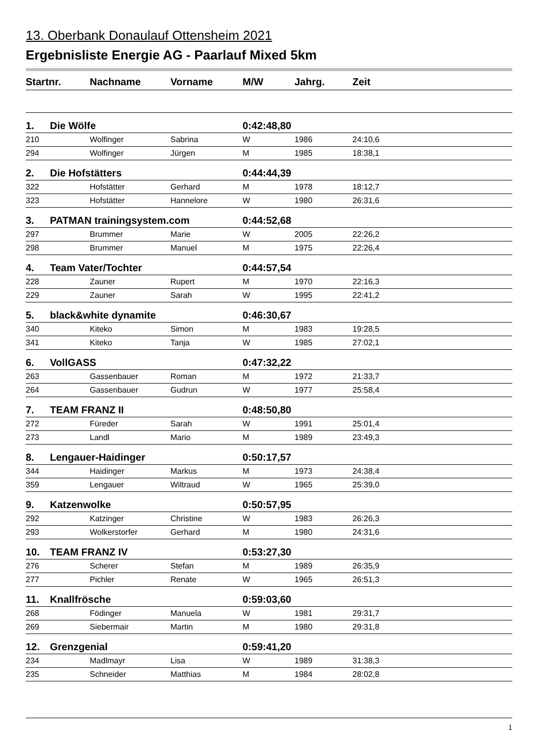13. Oberbank Donaulauf Ottensheim 2021
Ergebnisliste Energie AG - Paarlauf Mixed 5km
| Startnr. | | Nachname | Vorname | M/W | Jahrg. | Zeit |
| --- | --- | --- | --- | --- | --- | --- |
| 1. | Die Wölfe | | | 0:42:48,80 | | |
| 210 | | Wolfinger | Sabrina | W | 1986 | 24:10,6 |
| 294 | | Wolfinger | Jürgen | M | 1985 | 18:38,1 |
| 2. | Die Hofstätters | | | 0:44:44,39 | | |
| 322 | | Hofstätter | Gerhard | M | 1978 | 18:12,7 |
| 323 | | Hofstätter | Hannelore | W | 1980 | 26:31,6 |
| 3. | PATMAN trainingsystem.com | | | 0:44:52,68 | | |
| 297 | | Brummer | Marie | W | 2005 | 22:26,2 |
| 298 | | Brummer | Manuel | M | 1975 | 22:26,4 |
| 4. | Team Vater/Tochter | | | 0:44:57,54 | | |
| 228 | | Zauner | Rupert | M | 1970 | 22:16,3 |
| 229 | | Zauner | Sarah | W | 1995 | 22:41,2 |
| 5. | black&white dynamite | | | 0:46:30,67 | | |
| 340 | | Kiteko | Simon | M | 1983 | 19:28,5 |
| 341 | | Kiteko | Tanja | W | 1985 | 27:02,1 |
| 6. | VollGASS | | | 0:47:32,22 | | |
| 263 | | Gassenbauer | Roman | M | 1972 | 21:33,7 |
| 264 | | Gassenbauer | Gudrun | W | 1977 | 25:58,4 |
| 7. | TEAM FRANZ II | | | 0:48:50,80 | | |
| 272 | | Füreder | Sarah | W | 1991 | 25:01,4 |
| 273 | | Landl | Mario | M | 1989 | 23:49,3 |
| 8. | Lengauer-Haidinger | | | 0:50:17,57 | | |
| 344 | | Haidinger | Markus | M | 1973 | 24:38,4 |
| 359 | | Lengauer | Wiltraud | W | 1965 | 25:39,0 |
| 9. | Katzenwolke | | | 0:50:57,95 | | |
| 292 | | Katzinger | Christine | W | 1983 | 26:26,3 |
| 293 | | Wolkerstorfer | Gerhard | M | 1980 | 24:31,6 |
| 10. | TEAM FRANZ IV | | | 0:53:27,30 | | |
| 276 | | Scherer | Stefan | M | 1989 | 26:35,9 |
| 277 | | Pichler | Renate | W | 1965 | 26:51,3 |
| 11. | Knallfrösche | | | 0:59:03,60 | | |
| 268 | | Födinger | Manuela | W | 1981 | 29:31,7 |
| 269 | | Siebermair | Martin | M | 1980 | 29:31,8 |
| 12. | Grenzgenial | | | 0:59:41,20 | | |
| 234 | | Madlmayr | Lisa | W | 1989 | 31:38,3 |
| 235 | | Schneider | Matthias | M | 1984 | 28:02,8 |
1